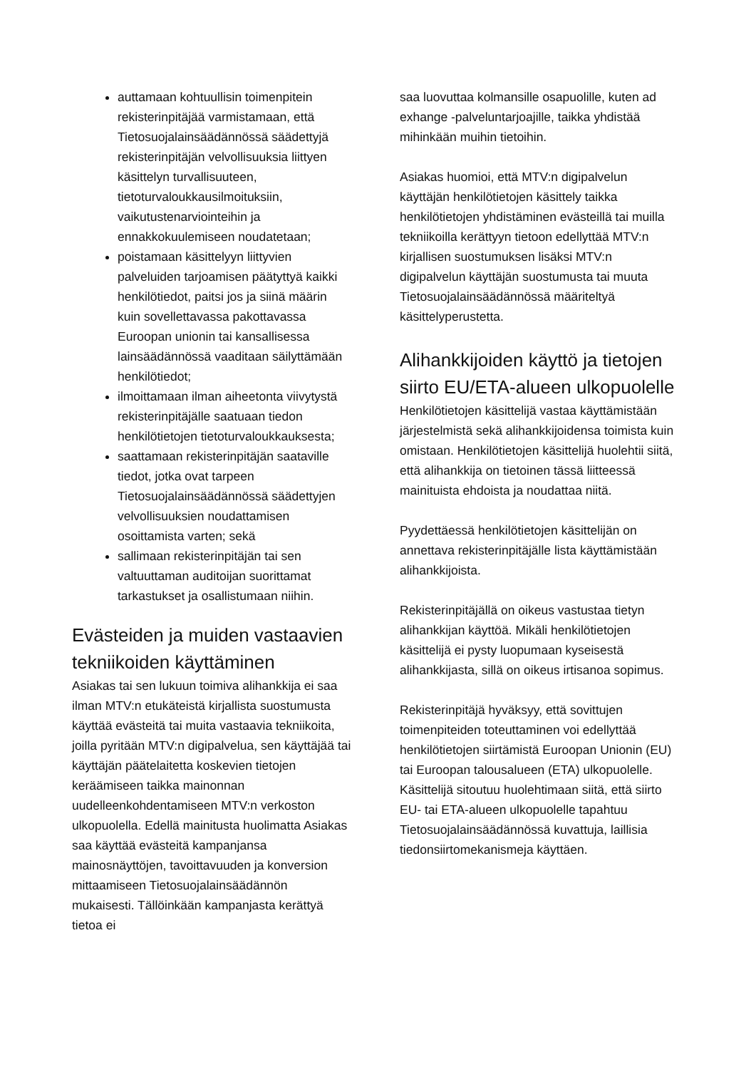auttamaan kohtuullisin toimenpitein rekisterinpitäjää varmistamaan, että Tietosuojalainsäädännössä säädettyjä rekisterinpitäjän velvollisuuksia liittyen käsittelyn turvallisuuteen, tietoturvaloukkausilmoituksiin, vaikutustenarviointeihin ja ennakkokuulemiseen noudatetaan;
poistamaan käsittelyyn liittyvien palveluiden tarjoamisen päätyttyä kaikki henkilötiedot, paitsi jos ja siinä määrin kuin sovellettavassa pakottavassa Euroopan unionin tai kansallisessa lainsäädännössä vaaditaan säilyttämään henkilötiedot;
ilmoittamaan ilman aiheetonta viivytystä rekisterinpitäjälle saatuaan tiedon henkilötietojen tietoturvaloukkauksesta;
saattamaan rekisterinpitäjän saataville tiedot, jotka ovat tarpeen Tietosuojalainsäädännössä säädettyjen velvollisuuksien noudattamisen osoittamista varten; sekä
sallimaan rekisterinpitäjän tai sen valtuuttaman auditoijan suorittamat tarkastukset ja osallistumaan niihin.
Evästeiden ja muiden vastaavien tekniikoiden käyttäminen
Asiakas tai sen lukuun toimiva alihankkija ei saa ilman MTV:n etukäteistä kirjallista suostumusta käyttää evästeitä tai muita vastaavia tekniikoita, joilla pyritään MTV:n digipalvelua, sen käyttäjää tai käyttäjän päätelaitetta koskevien tietojen keräämiseen taikka mainonnan uudelleenkohdentamiseen MTV:n verkoston ulkopuolella. Edellä mainitusta huolimatta Asiakas saa käyttää evästeitä kampanjansa mainosnäyttöjen, tavoittavuuden ja konversion mittaamiseen Tietosuojalainsäädännön mukaisesti. Tällöinkään kampanjasta kerättyä tietoa ei
saa luovuttaa kolmansille osapuolille, kuten ad exhange -palveluntarjoajille, taikka yhdistää mihinkään muihin tietoihin.
Asiakas huomioi, että MTV:n digipalvelun käyttäjän henkilötietojen käsittely taikka henkilötietojen yhdistäminen evästeillä tai muilla tekniikoilla kerättyyn tietoon edellyttää MTV:n kirjallisen suostumuksen lisäksi MTV:n digipalvelun käyttäjän suostumusta tai muuta Tietosuojalainsäädännössä määriteltyä käsittelyperustetta.
Alihankkijoiden käyttö ja tietojen siirto EU/ETA-alueen ulkopuolelle
Henkilötietojen käsittelijä vastaa käyttämistään järjestelmistä sekä alihankkijoidensa toimista kuin omistaan. Henkilötietojen käsittelijä huolehtii siitä, että alihankkija on tietoinen tässä liitteessä mainituista ehdoista ja noudattaa niitä.
Pyydettäessä henkilötietojen käsittelijän on annettava rekisterinpitäjälle lista käyttämistään alihankkijoista.
Rekisterinpitäjällä on oikeus vastustaa tietyn alihankkijan käyttöä. Mikäli henkilötietojen käsittelijä ei pysty luopumaan kyseisestä alihankkijasta, sillä on oikeus irtisanoa sopimus.
Rekisterinpitäjä hyväksyy, että sovittujen toimenpiteiden toteuttaminen voi edellyttää henkilötietojen siirtämistä Euroopan Unionin (EU) tai Euroopan talousalueen (ETA) ulkopuolelle. Käsittelijä sitoutuu huolehtimaan siitä, että siirto EU- tai ETA-alueen ulkopuolelle tapahtuu Tietosuojalainsäädännössä kuvattuja, laillisia tiedonsiirtomekanismeja käyttäen.